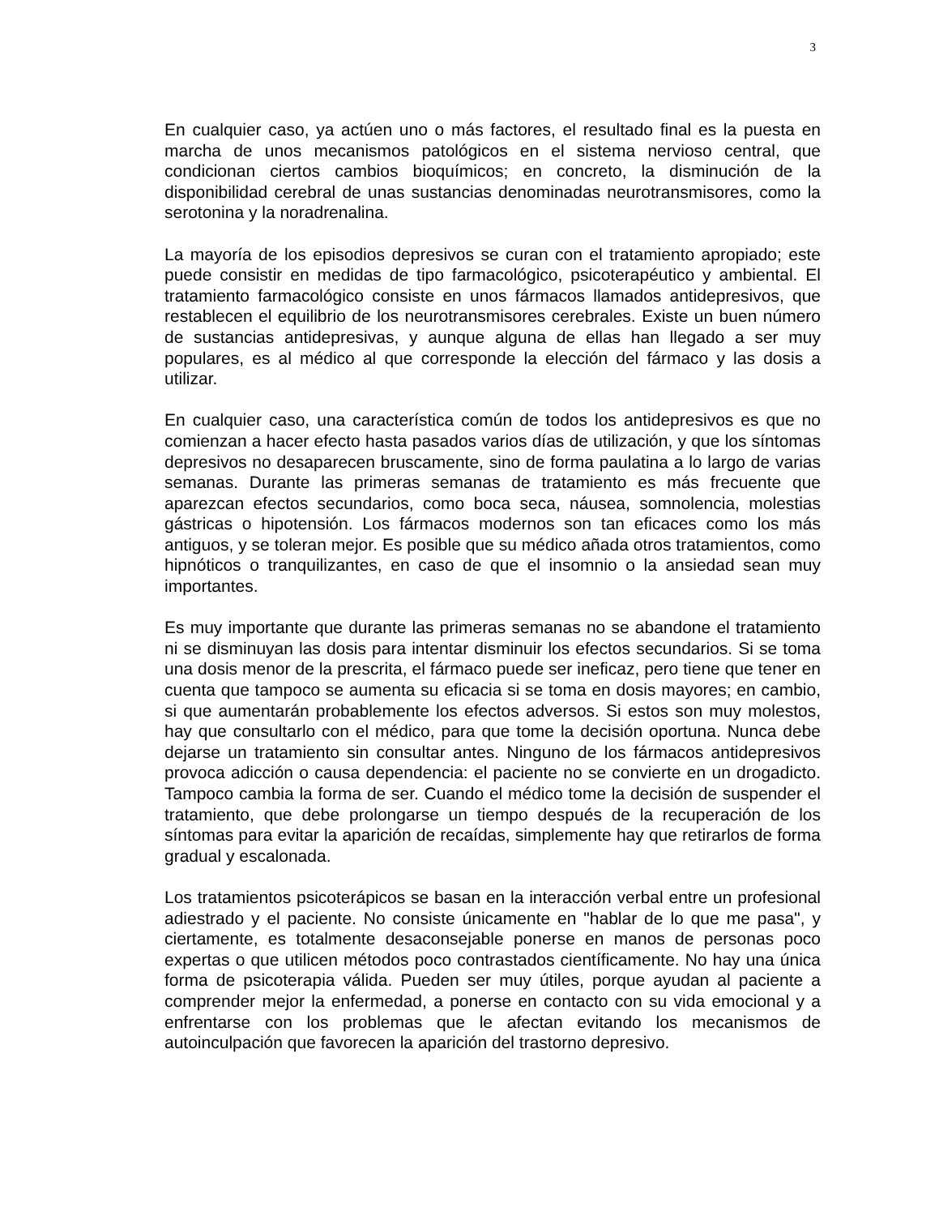3
En cualquier caso, ya actúen uno o más factores, el resultado final es la puesta en marcha de unos mecanismos patológicos en el sistema nervioso central, que condicionan ciertos cambios bioquímicos; en concreto, la disminución de la disponibilidad cerebral de unas sustancias denominadas neurotransmisores, como la serotonina y la noradrenalina.
La mayoría de los episodios depresivos se curan con el tratamiento apropiado; este puede consistir en medidas de tipo farmacológico, psicoterapéutico y ambiental. El tratamiento farmacológico consiste en unos fármacos llamados antidepresivos, que restablecen el equilibrio de los neurotransmisores cerebrales. Existe un buen número de sustancias antidepresivas, y aunque alguna de ellas han llegado a ser muy populares, es al médico al que corresponde la elección del fármaco y las dosis a utilizar.
En cualquier caso, una característica común de todos los antidepresivos es que no comienzan a hacer efecto hasta pasados varios días de utilización, y que los síntomas depresivos no desaparecen bruscamente, sino de forma paulatina a lo largo de varias semanas. Durante las primeras semanas de tratamiento es más frecuente que aparezcan efectos secundarios, como boca seca, náusea, somnolencia, molestias gástricas o hipotensión. Los fármacos modernos son tan eficaces como los más antiguos, y se toleran mejor. Es posible que su médico añada otros tratamientos, como hipnóticos o tranquilizantes, en caso de que el insomnio o la ansiedad sean muy importantes.
Es muy importante que durante las primeras semanas no se abandone el tratamiento ni se disminuyan las dosis para intentar disminuir los efectos secundarios. Si se toma una dosis menor de la prescrita, el fármaco puede ser ineficaz, pero tiene que tener en cuenta que tampoco se aumenta su eficacia si se toma en dosis mayores; en cambio, si que aumentarán probablemente los efectos adversos. Si estos son muy molestos, hay que consultarlo con el médico, para que tome la decisión oportuna. Nunca debe dejarse un tratamiento sin consultar antes. Ninguno de los fármacos antidepresivos provoca adicción o causa dependencia: el paciente no se convierte en un drogadicto. Tampoco cambia la forma de ser. Cuando el médico tome la decisión de suspender el tratamiento, que debe prolongarse un tiempo después de la recuperación de los síntomas para evitar la aparición de recaídas, simplemente hay que retirarlos de forma gradual y escalonada.
Los tratamientos psicoterápicos se basan en la interacción verbal entre un profesional adiestrado y el paciente. No consiste únicamente en "hablar de lo que me pasa", y ciertamente, es totalmente desaconsejable ponerse en manos de personas poco expertas o que utilicen métodos poco contrastados científicamente. No hay una única forma de psicoterapia válida. Pueden ser muy útiles, porque ayudan al paciente a comprender mejor la enfermedad, a ponerse en contacto con su vida emocional y a enfrentarse con los problemas que le afectan evitando los mecanismos de autoinculpación que favorecen la aparición del trastorno depresivo.